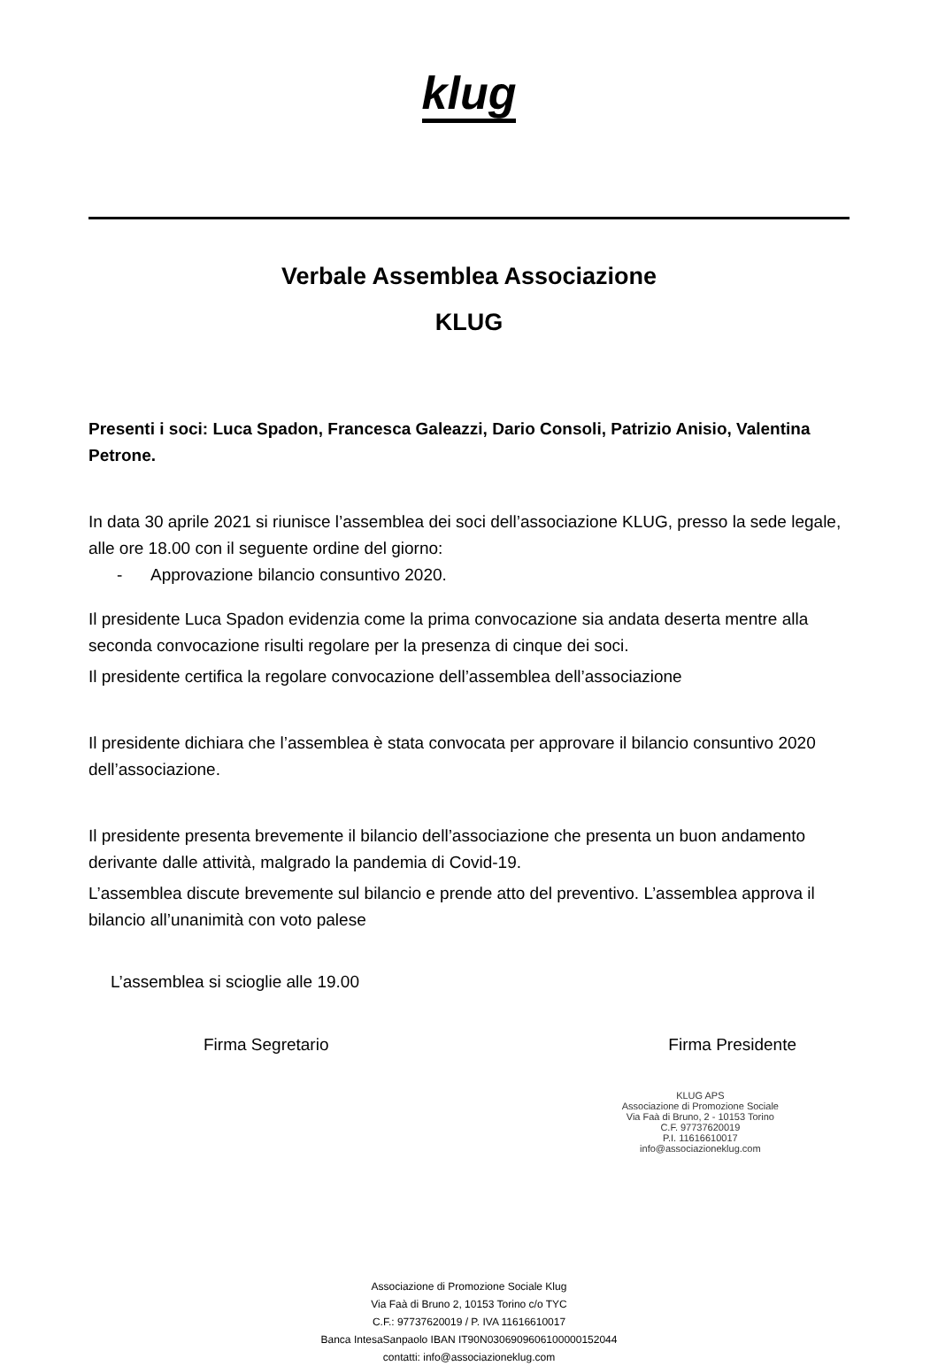klug
Verbale Assemblea Associazione
KLUG
Presenti i soci: Luca Spadon, Francesca Galeazzi, Dario Consoli, Patrizio Anisio, Valentina Petrone.
In data 30 aprile 2021 si riunisce l’assemblea dei soci dell’associazione KLUG, presso la sede legale, alle ore 18.00 con il seguente ordine del giorno:
- Approvazione bilancio consuntivo 2020.
Il presidente Luca Spadon evidenzia come la prima convocazione sia andata deserta mentre alla seconda convocazione risulti regolare per la presenza di cinque dei soci.
Il presidente certifica la regolare convocazione dell’assemblea dell’associazione
Il presidente dichiara che l’assemblea è stata convocata per approvare il bilancio consuntivo 2020 dell’associazione.
Il presidente presenta brevemente il bilancio dell’associazione che presenta un buon andamento derivante dalle attività, malgrado la pandemia di Covid-19.
L’assemblea discute brevemente sul bilancio e prende atto del preventivo. L’assemblea approva il bilancio all’unanimità con voto palese
L’assemblea si scioglie alle 19.00
Firma Segretario Firma Presidente
KLUG APS
Associazione di Promozione Sociale
Via Faà di Bruno, 2 - 10153 Torino
C.F. 97737620019
P.I. 11616610017
info@associazioneklug.com
Associazione di Promozione Sociale Klug
Via Faà di Bruno 2, 10153 Torino c/o TYC
C.F.: 97737620019 / P. IVA 11616610017
Banca IntesaSanpaolo IBAN IT90N0306909606100000152044
contatti: info@associazioneklug.com